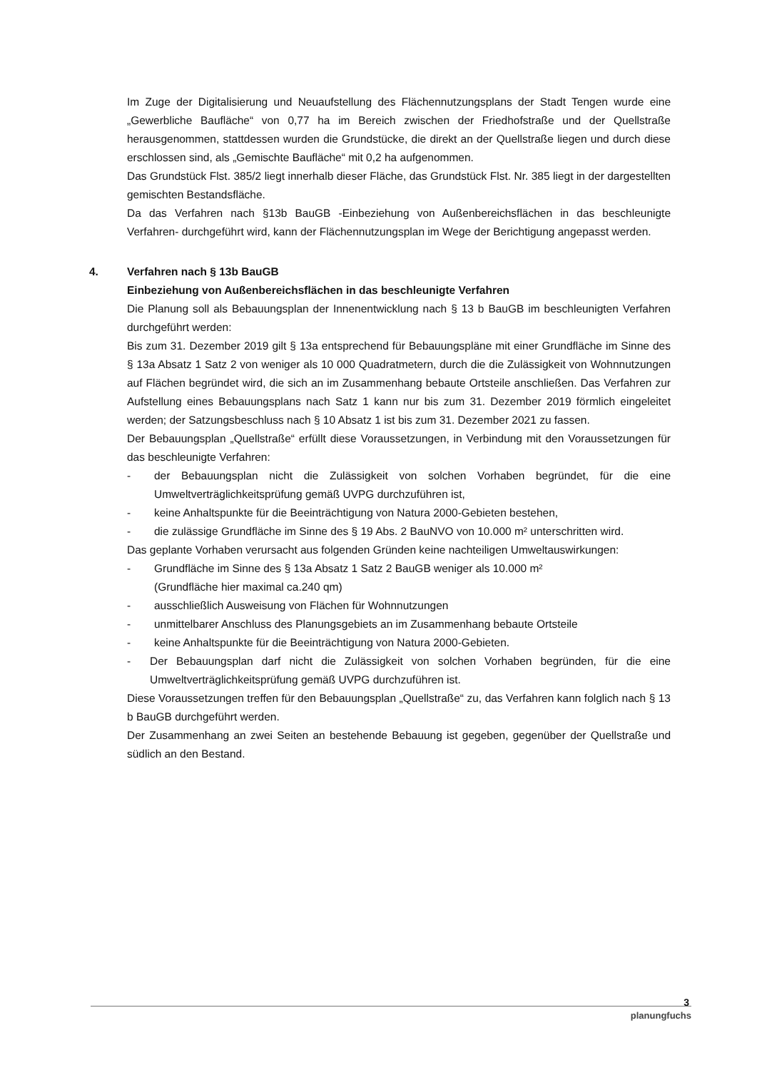Im Zuge der Digitalisierung und Neuaufstellung des Flächennutzungsplans der Stadt Tengen wurde eine „Gewerbliche Baufläche“ von 0,77 ha im Bereich zwischen der Friedhofstraße und der Quellstraße herausgenommen, stattdessen wurden die Grundstücke, die direkt an der Quellstraße liegen und durch diese erschlossen sind, als „Gemischte Baufläche“ mit 0,2 ha aufgenommen.
Das Grundstück Flst. 385/2 liegt innerhalb dieser Fläche, das Grundstück Flst. Nr. 385 liegt in der dargestellten gemischten Bestandsfläche.
Da das Verfahren nach §13b BauGB -Einbeziehung von Außenbereichsflächen in das beschleunigte Verfahren- durchgeführt wird, kann der Flächennutzungsplan im Wege der Berichtigung angepasst werden.
4. Verfahren nach § 13b BauGB
Einbeziehung von Außenbereichsflächen in das beschleunigte Verfahren
Die Planung soll als Bebauungsplan der Innenentwicklung nach § 13 b BauGB im beschleunigten Verfahren durchgeführt werden:
Bis zum 31. Dezember 2019 gilt § 13a entsprechend für Bebauungspläne mit einer Grundfläche im Sinne des § 13a Absatz 1 Satz 2 von weniger als 10 000 Quadratmetern, durch die die Zulässigkeit von Wohnnutzungen auf Flächen begründet wird, die sich an im Zusammenhang bebaute Ortsteile anschließen. Das Verfahren zur Aufstellung eines Bebauungsplans nach Satz 1 kann nur bis zum 31. Dezember 2019 förmlich eingeleitet werden; der Satzungsbeschluss nach § 10 Absatz 1 ist bis zum 31. Dezember 2021 zu fassen.
Der Bebauungsplan „Quellstraße“ erfüllt diese Voraussetzungen, in Verbindung mit den Voraussetzungen für das beschleunigte Verfahren:
- der Bebauungsplan nicht die Zulässigkeit von solchen Vorhaben begründet, für die eine Umweltverträglichkeitsprüfung gemäß UVPG durchzuführen ist,
- keine Anhaltspunkte für die Beeinträchtigung von Natura 2000-Gebieten bestehen,
- die zulässige Grundfläche im Sinne des § 19 Abs. 2 BauNVO von 10.000 m² unterschritten wird.
Das geplante Vorhaben verursacht aus folgenden Gründen keine nachteiligen Umweltauswirkungen:
- Grundfläche im Sinne des § 13a Absatz 1 Satz 2 BauGB weniger als 10.000 m²
(Grundfläche hier maximal ca.240 qm)
- ausschließlich Ausweisung von Flächen für Wohnnutzungen
- unmittelbarer Anschluss des Planungsgebiets an im Zusammenhang bebaute Ortsteile
- keine Anhaltspunkte für die Beeinträchtigung von Natura 2000-Gebieten.
- Der Bebauungsplan darf nicht die Zulässigkeit von solchen Vorhaben begründen, für die eine Umweltverträglichkeitsprüfung gemäß UVPG durchzuführen ist.
Diese Voraussetzungen treffen für den Bebauungsplan „Quellstraße“ zu, das Verfahren kann folglich nach § 13 b BauGB durchgeführt werden.
Der Zusammenhang an zwei Seiten an bestehende Bebauung ist gegeben, gegenüber der Quellstraße und südlich an den Bestand.
3
planungfuchs